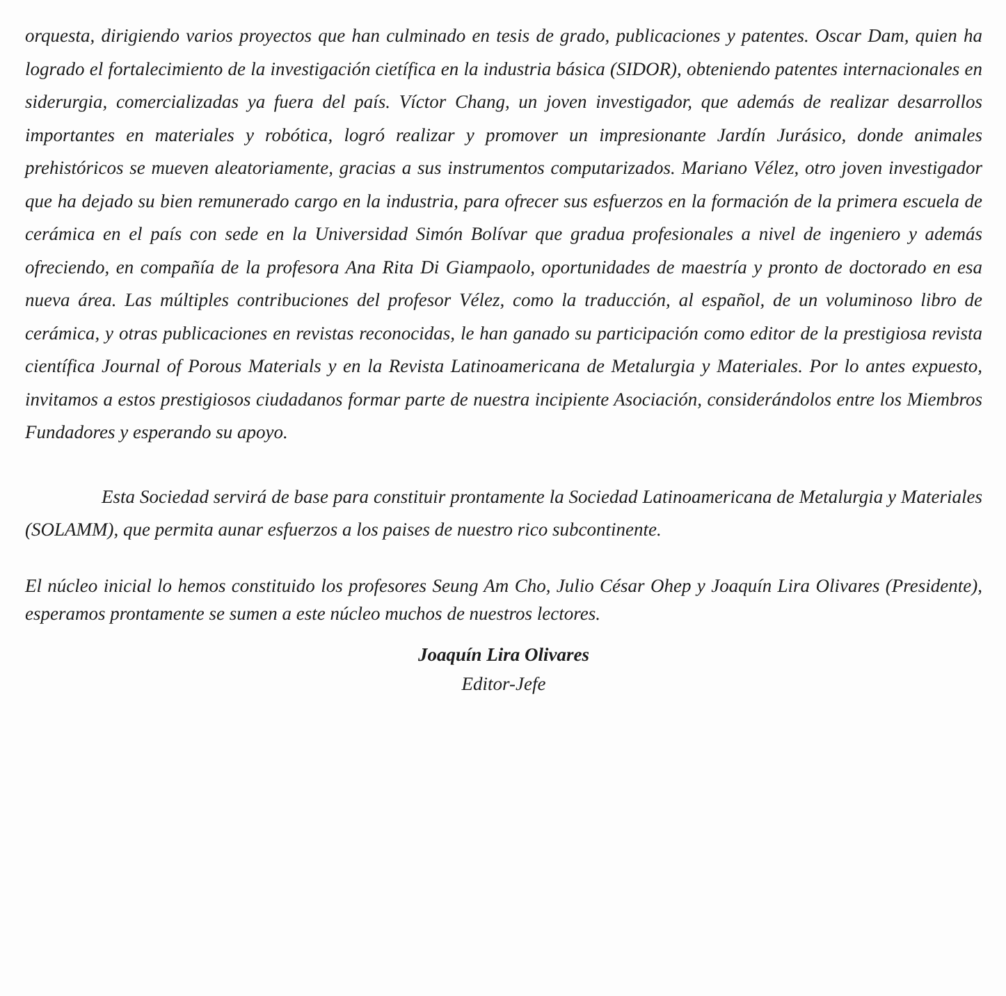orquesta, dirigiendo varios proyectos que han culminado en tesis de grado, publicaciones y patentes. Oscar Dam, quien ha logrado el fortalecimiento de la investigación cietífica en la industria básica (SIDOR), obteniendo patentes internacionales en siderurgia, comercializadas ya fuera del país. Víctor Chang, un joven investigador, que además de realizar desarrollos importantes en materiales y robótica, logró realizar y promover un impresionante Jardín Jurásico, donde animales prehistóricos se mueven aleatoriamente, gracias a sus instrumentos computarizados. Mariano Vélez, otro joven investigador que ha dejado su bien remunerado cargo en la industria, para ofrecer sus esfuerzos en la formación de la primera escuela de cerámica en el país con sede en la Universidad Simón Bolívar que gradua profesionales a nivel de ingeniero y además ofreciendo, en compañía de la profesora Ana Rita Di Giampaolo, oportunidades de maestría y pronto de doctorado en esa nueva área. Las múltiples contribuciones del profesor Vélez, como la traducción, al español, de un voluminoso libro de cerámica, y otras publicaciones en revistas reconocidas, le han ganado su participación como editor de la prestigiosa revista científica Journal of Porous Materials y en la Revista Latinoamericana de Metalurgia y Materiales. Por lo antes expuesto, invitamos a estos prestigiosos ciudadanos formar parte de nuestra incipiente Asociación, considerándolos entre los Miembros Fundadores y esperando su apoyo.
Esta Sociedad servirá de base para constituir prontamente la Sociedad Latinoamericana de Metalurgia y Materiales (SOLAMM), que permita aunar esfuerzos a los paises de nuestro rico subcontinente.
El núcleo inicial lo hemos constituido los profesores Seung Am Cho, Julio César Ohep y Joaquín Lira Olivares (Presidente), esperamos prontamente se sumen a este núcleo muchos de nuestros lectores.
Joaquín Lira Olivares
Editor-Jefe